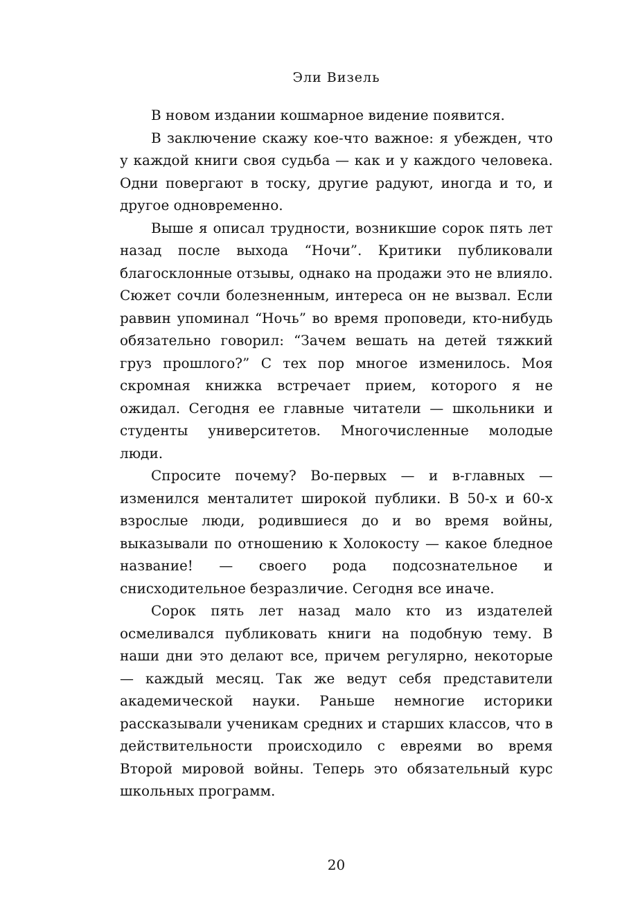Эли Визель
В новом издании кошмарное видение появится.
В заключение скажу кое-что важное: я убежден, что у каждой книги своя судьба — как и у каждого человека. Одни повергают в тоску, другие радуют, иногда и то, и другое одновременно.
Выше я описал трудности, возникшие сорок пять лет назад после выхода “Ночи”. Критики публиковали благосклонные отзывы, однако на продажи это не влияло. Сюжет сочли болезненным, интереса он не вызвал. Если раввин упоминал “Ночь” во время проповеди, кто-нибудь обязательно говорил: “Зачем вешать на детей тяжкий груз прошлого?” С тех пор многое изменилось. Моя скромная книжка встречает прием, которого я не ожидал. Сегодня ее главные читатели — школьники и студенты университетов. Многочисленные молодые люди.
Спросите почему? Во-первых — и в-главных — изменился менталитет широкой публики. В 50-х и 60-х взрослые люди, родившиеся до и во время войны, выказывали по отношению к Холокосту — какое бледное название! — своего рода подсознательное и снисходительное безразличие. Сегодня все иначе.
Сорок пять лет назад мало кто из издателей осмеливался публиковать книги на подобную тему. В наши дни это делают все, причем регулярно, некоторые — каждый месяц. Так же ведут себя представители академической науки. Раньше немногие историки рассказывали ученикам средних и старших классов, что в действительности происходило с евреями во время Второй мировой войны. Теперь это обязательный курс школьных программ.
20